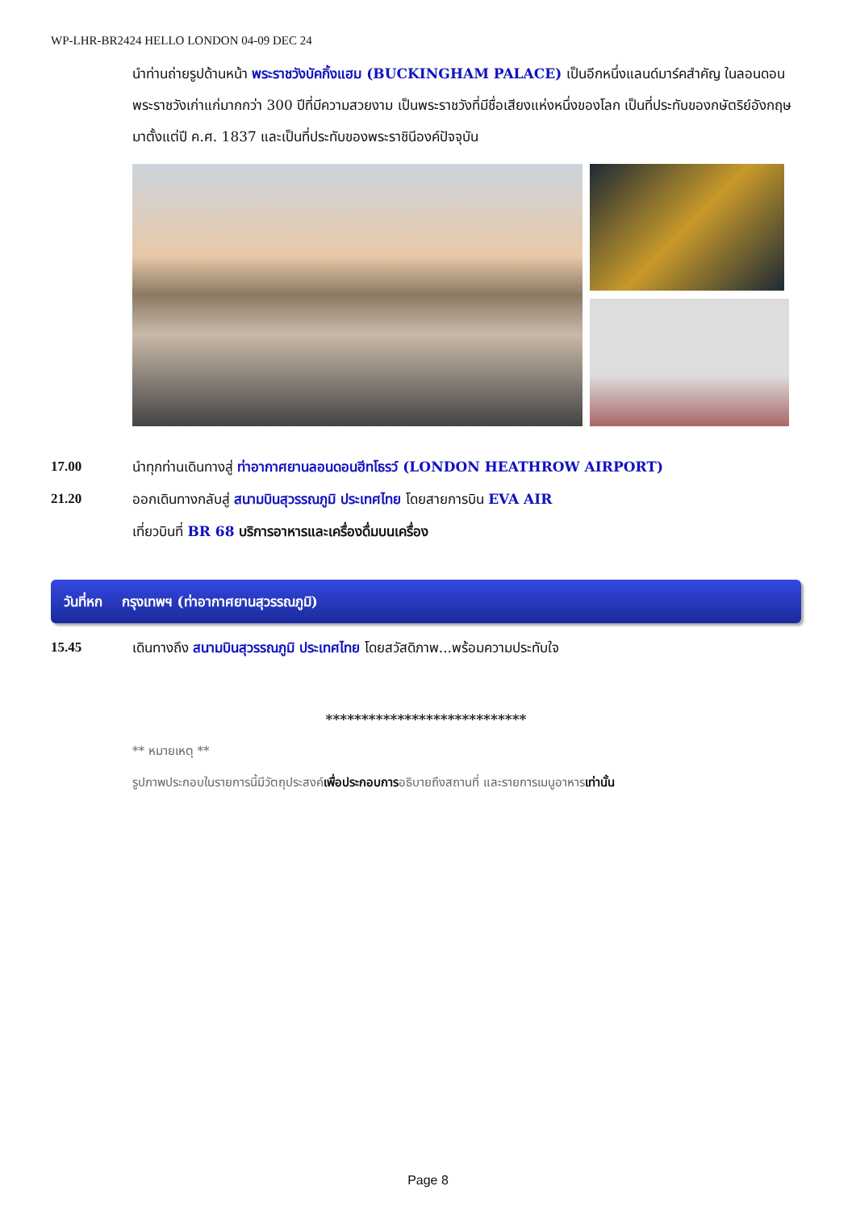WP-LHR-BR2424 HELLO LONDON 04-09 DEC 24
นำท่านถ่ายรูปด้านหน้า พระราชวังบัคกิ้งแฮม (BUCKINGHAM PALACE) เป็นอีกหนึ่งแลนด์มาร์คสำคัญ ในลอนดอน พระราชวังเก่าแก่มากกว่า 300 ปีที่มีความสวยงาม เป็นพระราชวังที่มีชื่อเสียงแห่งหนึ่งของโลก เป็นที่ประทับของกษัตริย์อังกฤษมาตั้งแต่ปี ค.ศ. 1837 และเป็นที่ประทับของพระราชินีองค์ปัจจุบัน
17.00 นำทุกท่านเดินทางสู่ ท่าอากาศยานลอนดอนฮีทโธรว์ (LONDON HEATHROW AIRPORT)
21.20 ออกเดินทางกลับสู่ สนามบินสุวรรณภูมิ ประเทศไทย โดยสายการบิน EVA AIR
เที่ยวบินที่ BR 68 บริการอาหารและเครื่องดื่มบนเครื่อง
วันที่หก กรุงเทพฯ (ท่าอากาศยานสุวรรณภูมิ)
15.45 เดินทางถึง สนามบินสุวรรณภูมิ ประเทศไทย โดยสวัสดิภาพ...พร้อมความประทับใจ
****************************
** หมายเหตุ **
รูปภาพประกอบในรายการนี้มีวัตถุประสงค์เพื่อประกอบการอธิบายถึงสถานที่ และรายการเมนูอาหารเท่านั้น
Page 8